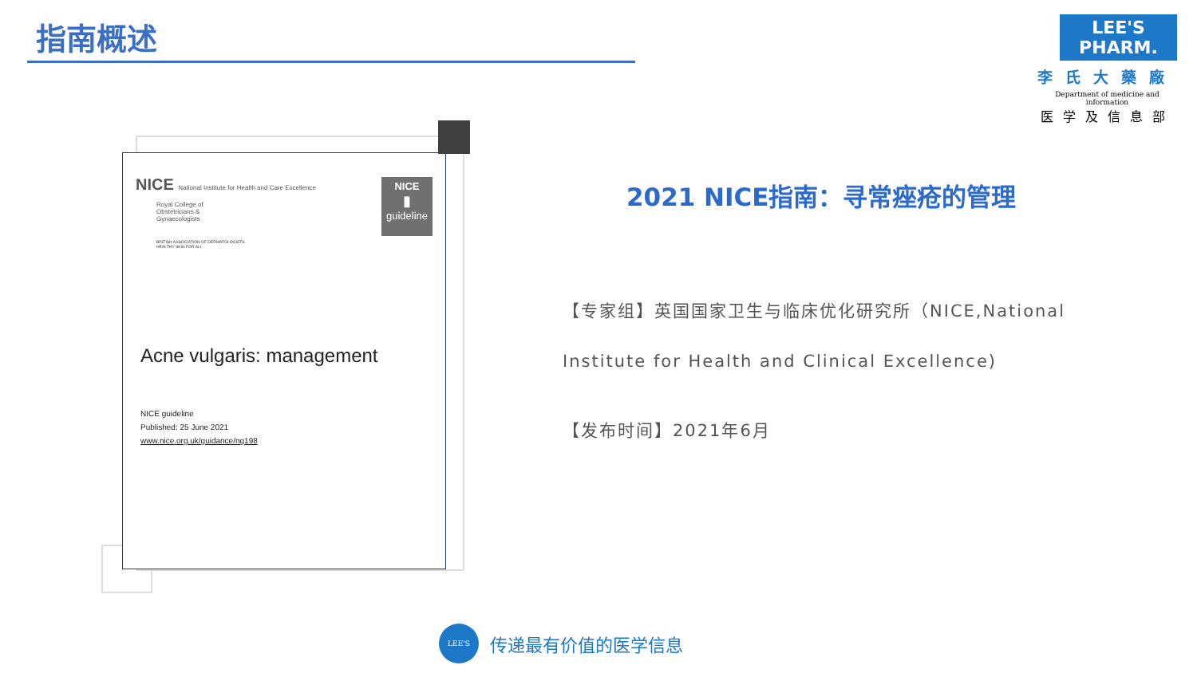指南概述
LEE'S PHARM.
李氏大藥廠
Department of medicine and information
医学及信息部
NICE National Institute for Health and Care Excellence
Royal College of Obstetricians & Gynaecologists
BRITISH ASSOCIATION OF DERMATOLOGISTS
HEALTHY SKIN FOR ALL
NICE
▮
guideline
Acne vulgaris: management
NICE guideline
Published: 25 June 2021
www.nice.org.uk/guidance/ng198
2021 NICE指南：寻常痤疮的管理
【专家组】英国国家卫生与临床优化研究所（NICE,National
Institute for Health and Clinical Excellence)
【发布时间】2021年6月
LEE'S
传递最有价值的医学信息